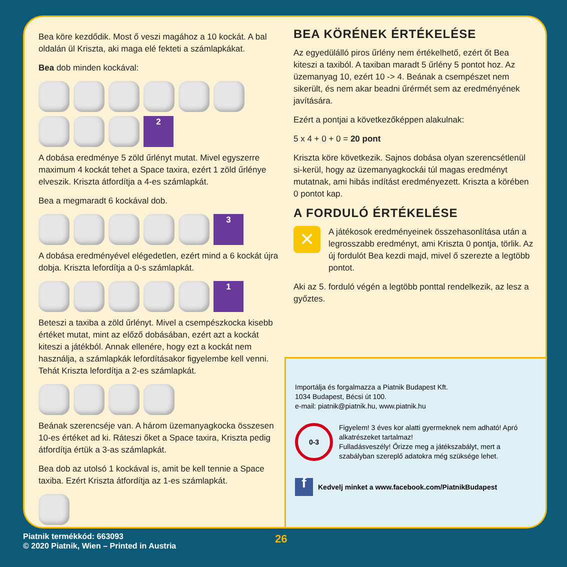Bea köre kezdődik. Most ő veszi magához a 10 kockát. A bal oldalán ül Kriszta, aki maga elé fekteti a számlapkákat.
Bea dob minden kockával:
2
A dobása eredménye 5 zöld űrlényt mutat. Mivel egyszerre maximum 4 kockát tehet a Space taxira, ezért 1 zöld űrlénye elveszik. Kriszta átfordítja a 4-es számlapkát.
Bea a megmaradt 6 kockával dob.
3
A dobása eredményével elégedetlen, ezért mind a 6 kockát újra dobja. Kriszta lefordítja a 0-s számlapkát.
1
Beteszi a taxiba a zöld űrlényt. Mivel a csempészkocka kisebb értéket mutat, mint az előző dobásában, ezért azt a kockát kiteszi a játékból. Annak ellenére, hogy ezt a kockát nem használja, a számlapkák lefordításakor figyelembe kell venni. Tehát Kriszta lefordítja a 2-es számlapkát.
Beának szerencséje van. A három üzemanyagkocka összesen 10-es értéket ad ki. Ráteszi őket a Space taxira, Kriszta pedig átfordítja értük a 3-as számlapkát.
Bea dob az utolsó 1 kockával is, amit be kell tennie a Space taxiba. Ezért Kriszta átfordítja az 1-es számlapkát.
BEA KÖRÉNEK ÉRTÉKELÉSE
Az egyedülálló piros űrlény nem értékelhető, ezért őt Bea kiteszi a taxiból. A taxiban maradt 5 űrlény 5 pontot hoz. Az üzemanyag 10, ezért 10 -> 4. Beának a csempészet nem sikerült, és nem akar beadni űrérmét sem az eredményének javítására.
Ezért a pontjai a következőképpen alakulnak:
5 x 4 + 0 + 0 = 20 pont
Kriszta köre következik. Sajnos dobása olyan szerencsétlenül si-kerül, hogy az üzemanyagkockái túl magas eredményt mutatnak, ami hibás indítást eredményezett. Kriszta a körében 0 pontot kap.
A FORDULÓ ÉRTÉKELÉSE
✕
A játékosok eredményeinek összehasonlítása után a legrosszabb eredményt, ami Kriszta 0 pontja, törlik. Az új fordulót Bea kezdi majd, mivel ő szerezte a legtöbb pontot.
Aki az 5. forduló végén a legtöbb ponttal rendelkezik, az lesz a győztes.
Importálja és forgalmazza a Piatnik Budapest Kft.
1034 Budapest, Bécsi út 100.
e-mail: piatnik@piatnik.hu, www.piatnik.hu
0-3
Figyelem! 3 éves kor alatti gyermeknek nem adható! Apró alkatrészeket tartalmaz!
Fulladásveszély! Őrizze meg a játékszabályt, mert a szabályban szereplő adatokra még szüksége lehet.
f
Kedvelj minket a www.facebook.com/PiatnikBudapest
Piatnik termékkód: 663093
© 2020 Piatnik, Wien – Printed in Austria
26